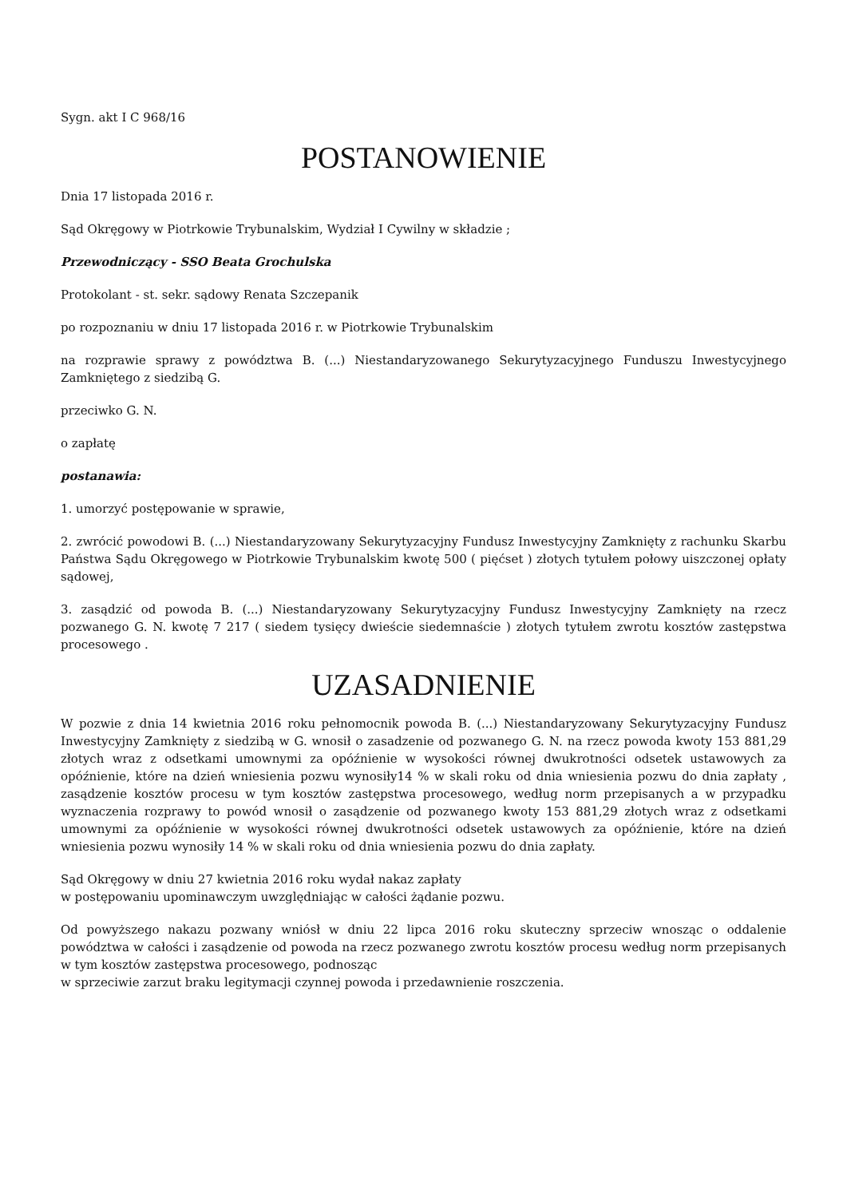Sygn. akt I C 968/16
POSTANOWIENIE
Dnia 17 listopada 2016 r.
Sąd Okręgowy w Piotrkowie Trybunalskim, Wydział I Cywilny w składzie ;
Przewodniczący - SSO Beata Grochulska
Protokolant - st. sekr. sądowy Renata Szczepanik
po rozpoznaniu w dniu 17 listopada 2016 r. w Piotrkowie Trybunalskim
na rozprawie sprawy z powództwa B. (...) Niestandaryzowanego Sekurytyzacyjnego Funduszu Inwestycyjnego Zamkniętego z siedzibą G.
przeciwko G. N.
o zapłatę
postanawia:
1. umorzyć postępowanie w sprawie,
2. zwrócić powodowi B. (...) Niestandaryzowany Sekurytyzacyjny Fundusz Inwestycyjny Zamknięty z rachunku Skarbu Państwa Sądu Okręgowego w Piotrkowie Trybunalskim kwotę 500 ( pięćset ) złotych tytułem połowy uiszczonej opłaty sądowej,
3. zasądzić od powoda B. (...) Niestandaryzowany Sekurytyzacyjny Fundusz Inwestycyjny Zamknięty na rzecz pozwanego G. N. kwotę 7 217 ( siedem tysięcy dwieście siedemnaście ) złotych tytułem zwrotu kosztów zastępstwa procesowego .
UZASADNIENIE
W pozwie z dnia 14 kwietnia 2016 roku pełnomocnik powoda B. (...) Niestandaryzowany Sekurytyzacyjny Fundusz Inwestycyjny Zamknięty z siedzibą w G. wnosił o zasadzenie od pozwanego G. N. na rzecz powoda kwoty 153 881,29 złotych wraz z odsetkami umownymi za opóźnienie w wysokości równej dwukrotności odsetek ustawowych za opóźnienie, które na dzień wniesienia pozwu wynosiły14 % w skali roku od dnia wniesienia pozwu do dnia zapłaty , zasądzenie kosztów procesu w tym kosztów zastępstwa procesowego, według norm przepisanych a w przypadku wyznaczenia rozprawy to powód wnosił o zasądzenie od pozwanego kwoty 153 881,29 złotych wraz z odsetkami umownymi za opóźnienie w wysokości równej dwukrotności odsetek ustawowych za opóźnienie, które na dzień wniesienia pozwu wynosiły 14 % w skali roku od dnia wniesienia pozwu do dnia zapłaty.
Sąd Okręgowy w dniu 27 kwietnia 2016 roku wydał nakaz zapłaty
w postępowaniu upominawczym uwzględniając w całości żądanie pozwu.
Od powyższego nakazu pozwany wniósł w dniu 22 lipca 2016 roku skuteczny sprzeciw wnosząc o oddalenie powództwa w całości i zasądzenie od powoda na rzecz pozwanego zwrotu kosztów procesu według norm przepisanych w tym kosztów zastępstwa procesowego, podnosząc
w sprzeciwie zarzut braku legitymacji czynnej powoda i przedawnienie roszczenia.